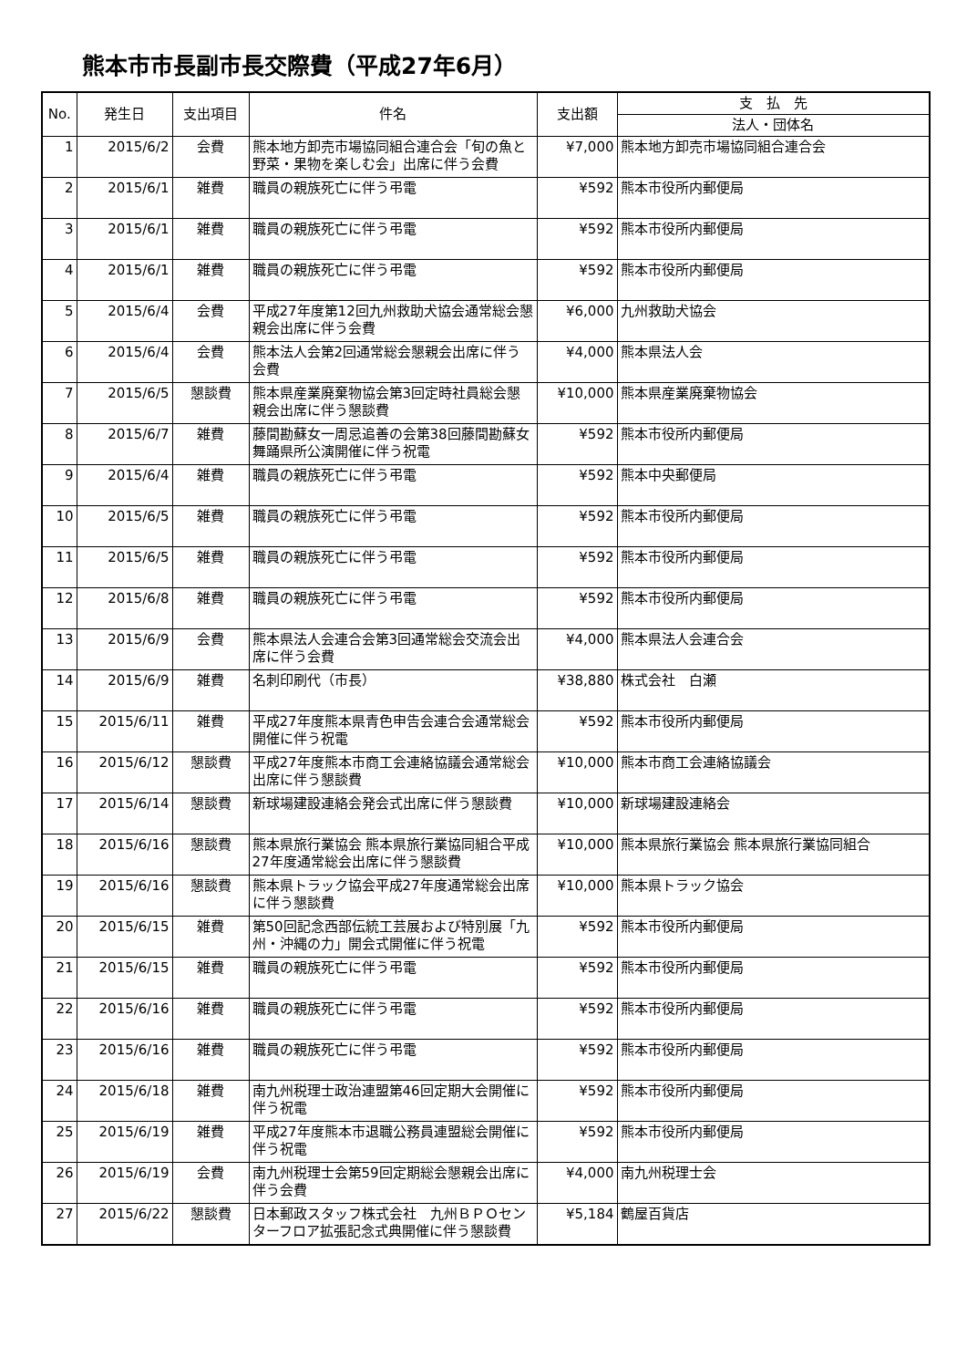熊本市市長副市長交際費（平成27年6月）
| No. | 発生日 | 支出項目 | 件名 | 支出額 | 支 払 先 |
| --- | --- | --- | --- | --- | --- |
| | | | | | 法人・団体名 |
| 1 | 2015/6/2 | 会費 | 熊本地方卸売市場協同組合連合会「旬の魚と野菜・果物を楽しむ会」出席に伴う会費 | ¥7,000 | 熊本地方卸売市場協同組合連合会 |
| 2 | 2015/6/1 | 雑費 | 職員の親族死亡に伴う弔電 | ¥592 | 熊本市役所内郵便局 |
| 3 | 2015/6/1 | 雑費 | 職員の親族死亡に伴う弔電 | ¥592 | 熊本市役所内郵便局 |
| 4 | 2015/6/1 | 雑費 | 職員の親族死亡に伴う弔電 | ¥592 | 熊本市役所内郵便局 |
| 5 | 2015/6/4 | 会費 | 平成27年度第12回九州救助犬協会通常総会懇親会出席に伴う会費 | ¥6,000 | 九州救助犬協会 |
| 6 | 2015/6/4 | 会費 | 熊本法人会第2回通常総会懇親会出席に伴う会費 | ¥4,000 | 熊本県法人会 |
| 7 | 2015/6/5 | 懇談費 | 熊本県産業廃棄物協会第3回定時社員総会懇親会出席に伴う懇談費 | ¥10,000 | 熊本県産業廃棄物協会 |
| 8 | 2015/6/7 | 雑費 | 藤間勘蘇女一周忌追善の会第38回藤間勘蘇女舞踊県所公演開催に伴う祝電 | ¥592 | 熊本市役所内郵便局 |
| 9 | 2015/6/4 | 雑費 | 職員の親族死亡に伴う弔電 | ¥592 | 熊本中央郵便局 |
| 10 | 2015/6/5 | 雑費 | 職員の親族死亡に伴う弔電 | ¥592 | 熊本市役所内郵便局 |
| 11 | 2015/6/5 | 雑費 | 職員の親族死亡に伴う弔電 | ¥592 | 熊本市役所内郵便局 |
| 12 | 2015/6/8 | 雑費 | 職員の親族死亡に伴う弔電 | ¥592 | 熊本市役所内郵便局 |
| 13 | 2015/6/9 | 会費 | 熊本県法人会連合会第3回通常総会交流会出席に伴う会費 | ¥4,000 | 熊本県法人会連合会 |
| 14 | 2015/6/9 | 雑費 | 名刺印刷代（市長） | ¥38,880 | 株式会社 白瀬 |
| 15 | 2015/6/11 | 雑費 | 平成27年度熊本県青色申告会連合会通常総会開催に伴う祝電 | ¥592 | 熊本市役所内郵便局 |
| 16 | 2015/6/12 | 懇談費 | 平成27年度熊本市商工会連絡協議会通常総会出席に伴う懇談費 | ¥10,000 | 熊本市商工会連絡協議会 |
| 17 | 2015/6/14 | 懇談費 | 新球場建設連絡会発会式出席に伴う懇談費 | ¥10,000 | 新球場建設連絡会 |
| 18 | 2015/6/16 | 懇談費 | 熊本県旅行業協会 熊本県旅行業協同組合平成27年度通常総会出席に伴う懇談費 | ¥10,000 | 熊本県旅行業協会 熊本県旅行業協同組合 |
| 19 | 2015/6/16 | 懇談費 | 熊本県トラック協会平成27年度通常総会出席に伴う懇談費 | ¥10,000 | 熊本県トラック協会 |
| 20 | 2015/6/15 | 雑費 | 第50回記念西部伝統工芸展および特別展「九州・沖縄の力」開会式開催に伴う祝電 | ¥592 | 熊本市役所内郵便局 |
| 21 | 2015/6/15 | 雑費 | 職員の親族死亡に伴う弔電 | ¥592 | 熊本市役所内郵便局 |
| 22 | 2015/6/16 | 雑費 | 職員の親族死亡に伴う弔電 | ¥592 | 熊本市役所内郵便局 |
| 23 | 2015/6/16 | 雑費 | 職員の親族死亡に伴う弔電 | ¥592 | 熊本市役所内郵便局 |
| 24 | 2015/6/18 | 雑費 | 南九州税理士政治連盟第46回定期大会開催に伴う祝電 | ¥592 | 熊本市役所内郵便局 |
| 25 | 2015/6/19 | 雑費 | 平成27年度熊本市退職公務員連盟総会開催に伴う祝電 | ¥592 | 熊本市役所内郵便局 |
| 26 | 2015/6/19 | 会費 | 南九州税理士会第59回定期総会懇親会出席に伴う会費 | ¥4,000 | 南九州税理士会 |
| 27 | 2015/6/22 | 懇談費 | 日本郵政スタッフ株式会社 九州ＢＰＯセンターフロア拡張記念式典開催に伴う懇談費 | ¥5,184 | 鶴屋百貨店 |